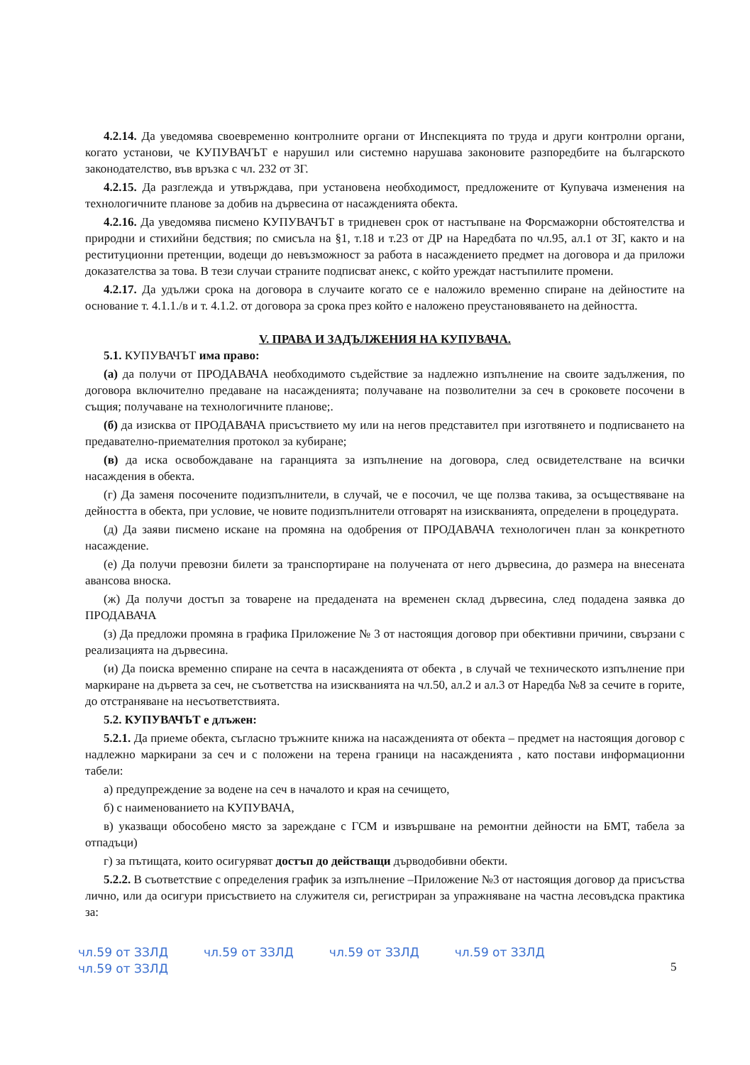4.2.14. Да уведомява своевременно контролните органи от Инспекцията по труда и други контролни органи, когато установи, че КУПУВАЧЪТ е нарушил или системно нарушава законовите разпоредбите на българското законодателство, във връзка с чл. 232 от ЗГ.
4.2.15. Да разглежда и утвърждава, при установена необходимост, предложените от Купувача изменения на технологичните планове за добив на дървесина от насажденията обекта.
4.2.16. Да уведомява писмено КУПУВАЧЪТ в тридневен срок от настъпване на Форсмажорни обстоятелства и природни и стихийни бедствия; по смисъла на §1, т.18 и т.23 от ДР на Наредбата по чл.95, ал.1 от ЗГ, както и на реституционни претенции, водещи до невъзможност за работа в насаждението предмет на договора и да приложи доказателства за това. В тези случаи страните подписват анекс, с който уреждат настъпилите промени.
4.2.17. Да удължи срока на договора в случаите когато се е наложило временно спиране на дейностите на основание т. 4.1.1./в и т. 4.1.2. от договора за срока през който е наложено преустановяването на дейността.
V. ПРАВА И ЗАДЪЛЖЕНИЯ НА КУПУВАЧА.
5.1. КУПУВАЧЪТ има право:
(а) да получи от ПРОДАВАЧА необходимото съдействие за надлежно изпълнение на своите задължения, по договора включително предаване на насажденията; получаване на позволителни за сеч в сроковете посочени в същия; получаване на технологичните планове;.
(б) да изисква от ПРОДАВАЧА присъствието му или на негов представител при изготвянето и подписването на предавателно-приемателния протокол за кубиране;
(в) да иска освобождаване на гаранцията за изпълнение на договора, след освидетелстване на всички насаждения в обекта.
(г) Да заменя посочените подизпълнители, в случай, че е посочил, че ще ползва такива, за осъществяване на дейността в обекта, при условие, че новите подизпълнители отговарят на изискванията, определени в процедурата.
(д) Да заяви писмено искане на промяна на одобрения от ПРОДАВАЧА технологичен план за конкретното насаждение.
(е) Да получи превозни билети за транспортиране на получената от него дървесина, до размера на внесената авансова вноска.
(ж) Да получи достъп за товарене на предадената на временен склад дървесина, след подадена заявка до ПРОДАВАЧА
(з) Да предложи промяна в графика Приложение № 3 от настоящия договор при обективни причини, свързани с реализацията на дървесина.
(и) Да поиска временно спиране на сечта в насажденията от обекта , в случай че техническото изпълнение при маркиране на дървета за сеч, не съответства на изискванията на чл.50, ал.2 и ал.3 от Наредба №8 за сечите в горите, до отстраняване на несъответствията.
5.2. КУПУВАЧЪТ е длъжен:
5.2.1. Да приеме обекта, съгласно тръжните книжа на насажденията от обекта – предмет на настоящия договор с надлежно маркирани за сеч и с положени на терена граници на насажденията , като постави информационни табели:
а) предупреждение за водене на сеч в началото и края на сечището,
б) с наименованието на КУПУВАЧА,
в) указващи обособено място за зареждане с ГСМ и извършване на ремонтни дейности на БМТ, табела за отпадъци)
г) за пътищата, които осигуряват достъп до действащи дърводобивни обекти.
5.2.2. В съответствие с определения график за изпълнение –Приложение №3 от настоящия договор да присъства лично, или да осигури присъствието на служителя си, регистриран за упражняване на частна лесовъдска практика за:
чл.59 от ЗЗЛД чл.59 от ЗЗЛД чл.59 от ЗЗЛД чл.59 от ЗЗЛД чл.59 от ЗЗЛД
5